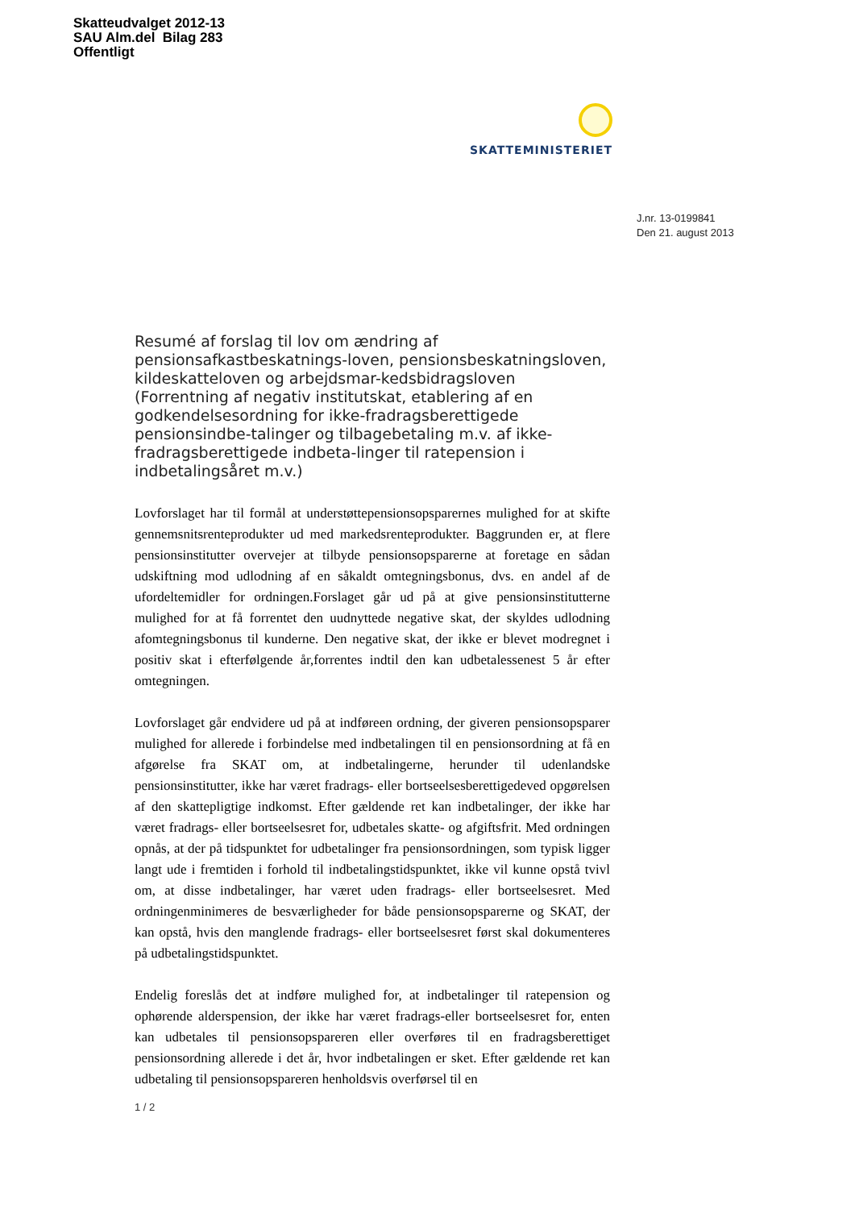Skatteudvalget 2012-13
SAU Alm.del Bilag 283
Offentligt
SKATTEMINISTERIET
J.nr. 13-0199841
Den 21. august 2013
Resumé af forslag til lov om ændring af pensionsafkastbeskatnings-loven, pensionsbeskatningsloven, kildeskatteloven og arbejdsmar-kedsbidragsloven (Forrentning af negativ institutskat, etablering af en godkendelsesordning for ikke-fradragsberettigede pensionsindbe-talinger og tilbagebetaling m.v. af ikke-fradragsberettigede indbeta-linger til ratepension i indbetalingsåret m.v.)
Lovforslaget har til formål at understøttepensionsopsparernes mulighed for at skifte gennemsnitsrenteprodukter ud med markedsrenteprodukter. Baggrunden er, at flere pensionsinstitutter overvejer at tilbyde pensionsopsparerne at foretage en sådan udskiftning mod udlodning af en såkaldt omtegningsbonus, dvs. en andel af de ufordeltemidler for ordningen.Forslaget går ud på at give pensionsinstitutterne mulighed for at få forrentet den uudnyttede negative skat, der skyldes udlodning afomtegningsbonus til kunderne. Den negative skat, der ikke er blevet modregnet i positiv skat i efterfølgende år,forrentes indtil den kan udbetalessenest 5 år efter omtegningen.
Lovforslaget går endvidere ud på at indføreen ordning, der giveren pensionsopsparer mulighed for allerede i forbindelse med indbetalingen til en pensionsordning at få en afgørelse fra SKAT om, at indbetalingerne, herunder til udenlandske pensionsinstitutter, ikke har været fradrags- eller bortseelsesberettigedeved opgørelsen af den skattepligtige indkomst. Efter gældende ret kan indbetalinger, der ikke har været fradrags- eller bortseelsesret for, udbetales skatte- og afgiftsfrit. Med ordningen opnås, at der på tidspunktet for udbetalinger fra pensionsordningen, som typisk ligger langt ude i fremtiden i forhold til indbetalingstidspunktet, ikke vil kunne opstå tvivl om, at disse indbetalinger, har været uden fradrags- eller bortseelsesret. Med ordningenminimeres de besværligheder for både pensionsopsparerne og SKAT, der kan opstå, hvis den manglende fradrags- eller bortseelsesret først skal dokumenteres på udbetalingstidspunktet.
Endelig foreslås det at indføre mulighed for, at indbetalinger til ratepension og ophørende alderspension, der ikke har været fradrags-eller bortseelsesret for, enten kan udbetales til pensionsopspareren eller overføres til en fradragsberettiget pensionsordning allerede i det år, hvor indbetalingen er sket. Efter gældende ret kan udbetaling til pensionsopspareren henholdsvis overførsel til en
1 / 2